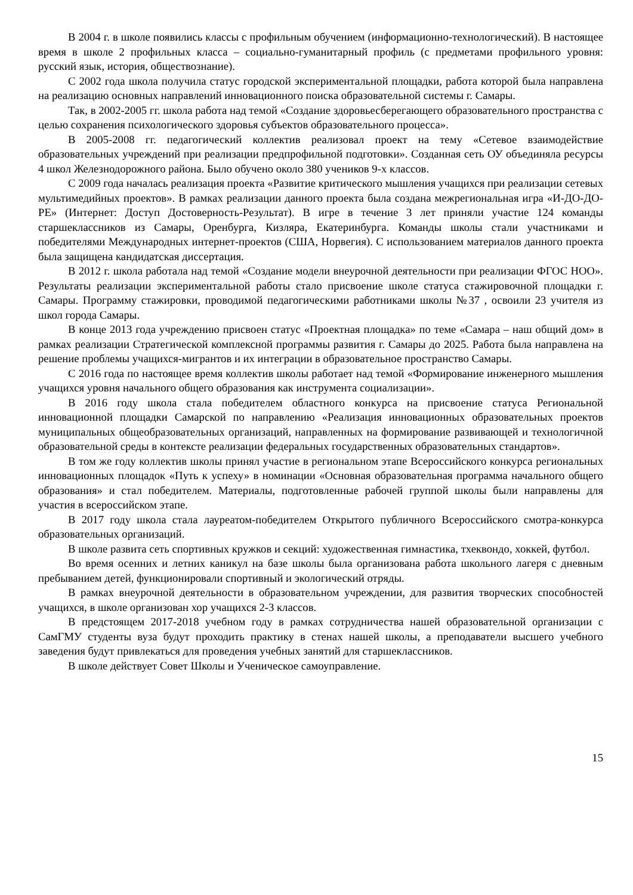В 2004 г. в школе появились классы с профильным обучением (информационно-технологический). В настоящее время в школе 2 профильных класса – социально-гуманитарный профиль (с предметами профильного уровня: русский язык, история, обществознание).
С 2002 года школа получила статус городской экспериментальной площадки, работа которой была направлена на реализацию основных направлений инновационного поиска образовательной системы г. Самары.
Так, в 2002-2005 гг. школа работа над темой «Создание здоровьесберегающего образовательного пространства с целью сохранения психологического здоровья субъектов образовательного процесса».
В 2005-2008 гг. педагогический коллектив реализовал проект на тему «Сетевое взаимодействие образовательных учреждений при реализации предпрофильной подготовки». Созданная сеть ОУ объединяла ресурсы 4 школ Железнодорожного района. Было обучено около 380 учеников 9-х классов.
С 2009 года началась реализация проекта «Развитие критического мышления учащихся при реализации сетевых мультимедийных проектов». В рамках реализации данного проекта была создана межрегиональная игра «И-ДО-ДО-РЕ» (Интернет: Доступ Достоверность-Результат). В игре в течение 3 лет приняли участие 124 команды старшеклассников из Самары, Оренбурга, Кизляра, Екатеринбурга. Команды школы стали участниками и победителями Международных интернет-проектов (США, Норвегия). С использованием материалов данного проекта была защищена кандидатская диссертация.
В 2012 г. школа работала над темой «Создание модели внеурочной деятельности при реализации ФГОС НОО». Результаты реализации экспериментальной работы стало присвоение школе статуса стажировочной площадки г. Самары. Программу стажировки, проводимой педагогическими работниками школы №37 , освоили 23 учителя из школ города Самары.
В конце 2013 года учреждению присвоен статус «Проектная площадка» по теме «Самара – наш общий дом» в рамках реализации Стратегической комплексной программы развития г. Самары до 2025. Работа была направлена на решение проблемы учащихся-мигрантов и их интеграции в образовательное пространство Самары.
С 2016 года по настоящее время коллектив школы работает над темой «Формирование инженерного мышления учащихся уровня начального общего образования как инструмента социализации».
В 2016 году школа стала победителем областного конкурса на присвоение статуса Региональной инновационной площадки Самарской по направлению «Реализация инновационных образовательных проектов муниципальных общеобразовательных организаций, направленных на формирование развивающей и технологичной образовательной среды в контексте реализации федеральных государственных образовательных стандартов».
В том же году коллектив школы принял участие в региональном этапе Всероссийского конкурса региональных инновационных площадок «Путь к успеху» в номинации «Основная образовательная программа начального общего образования» и стал победителем. Материалы, подготовленные рабочей группой школы были направлены для участия в всероссийском этапе.
В 2017 году школа стала лауреатом-победителем Открытого публичного Всероссийского смотра-конкурса образовательных организаций.
В школе развита сеть спортивных кружков и секций: художественная гимнастика, тхеквондо, хоккей, футбол.
Во время осенних и летних каникул на базе школы была организована работа школьного лагеря с дневным пребыванием детей, функционировали спортивный и экологический отряды.
В рамках внеурочной деятельности в образовательном учреждении, для развития творческих способностей учащихся, в школе организован хор учащихся 2-3 классов.
В предстоящем 2017-2018 учебном году в рамках сотрудничества нашей образовательной организации с СамГМУ студенты вуза будут проходить практику в стенах нашей школы, а преподаватели высшего учебного заведения будут привлекаться для проведения учебных занятий для старшеклассников.
В школе действует Совет Школы и Ученическое самоуправление.
15